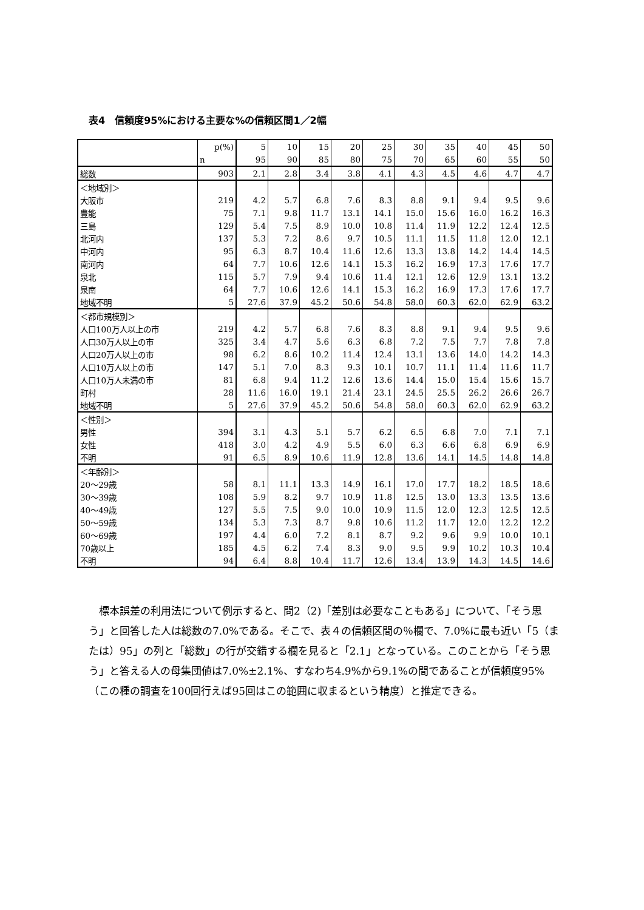表4　信頼度95%における主要な%の信頼区間1／2幅
| | p(%) | 5 | 10 | 15 | 20 | 25 | 30 | 35 | 40 | 45 | 50 |
| --- | --- | --- | --- | --- | --- | --- | --- | --- | --- | --- | --- |
| | n | 95 | 90 | 85 | 80 | 75 | 70 | 65 | 60 | 55 | 50 |
| 総数 | 903 | 2.1 | 2.8 | 3.4 | 3.8 | 4.1 | 4.3 | 4.5 | 4.6 | 4.7 | 4.7 |
| ＜地域別＞ | | | | | | | | | | | |
| 大阪市 | 219 | 4.2 | 5.7 | 6.8 | 7.6 | 8.3 | 8.8 | 9.1 | 9.4 | 9.5 | 9.6 |
| 豊能 | 75 | 7.1 | 9.8 | 11.7 | 13.1 | 14.1 | 15.0 | 15.6 | 16.0 | 16.2 | 16.3 |
| 三島 | 129 | 5.4 | 7.5 | 8.9 | 10.0 | 10.8 | 11.4 | 11.9 | 12.2 | 12.4 | 12.5 |
| 北河内 | 137 | 5.3 | 7.2 | 8.6 | 9.7 | 10.5 | 11.1 | 11.5 | 11.8 | 12.0 | 12.1 |
| 中河内 | 95 | 6.3 | 8.7 | 10.4 | 11.6 | 12.6 | 13.3 | 13.8 | 14.2 | 14.4 | 14.5 |
| 南河内 | 64 | 7.7 | 10.6 | 12.6 | 14.1 | 15.3 | 16.2 | 16.9 | 17.3 | 17.6 | 17.7 |
| 泉北 | 115 | 5.7 | 7.9 | 9.4 | 10.6 | 11.4 | 12.1 | 12.6 | 12.9 | 13.1 | 13.2 |
| 泉南 | 64 | 7.7 | 10.6 | 12.6 | 14.1 | 15.3 | 16.2 | 16.9 | 17.3 | 17.6 | 17.7 |
| 地域不明 | 5 | 27.6 | 37.9 | 45.2 | 50.6 | 54.8 | 58.0 | 60.3 | 62.0 | 62.9 | 63.2 |
| ＜都市規模別＞ | | | | | | | | | | | |
| 人口100万人以上の市 | 219 | 4.2 | 5.7 | 6.8 | 7.6 | 8.3 | 8.8 | 9.1 | 9.4 | 9.5 | 9.6 |
| 人口30万人以上の市 | 325 | 3.4 | 4.7 | 5.6 | 6.3 | 6.8 | 7.2 | 7.5 | 7.7 | 7.8 | 7.8 |
| 人口20万人以上の市 | 98 | 6.2 | 8.6 | 10.2 | 11.4 | 12.4 | 13.1 | 13.6 | 14.0 | 14.2 | 14.3 |
| 人口10万人以上の市 | 147 | 5.1 | 7.0 | 8.3 | 9.3 | 10.1 | 10.7 | 11.1 | 11.4 | 11.6 | 11.7 |
| 人口10万人未満の市 | 81 | 6.8 | 9.4 | 11.2 | 12.6 | 13.6 | 14.4 | 15.0 | 15.4 | 15.6 | 15.7 |
| 町村 | 28 | 11.6 | 16.0 | 19.1 | 21.4 | 23.1 | 24.5 | 25.5 | 26.2 | 26.6 | 26.7 |
| 地域不明 | 5 | 27.6 | 37.9 | 45.2 | 50.6 | 54.8 | 58.0 | 60.3 | 62.0 | 62.9 | 63.2 |
| ＜性別＞ | | | | | | | | | | | |
| 男性 | 394 | 3.1 | 4.3 | 5.1 | 5.7 | 6.2 | 6.5 | 6.8 | 7.0 | 7.1 | 7.1 |
| 女性 | 418 | 3.0 | 4.2 | 4.9 | 5.5 | 6.0 | 6.3 | 6.6 | 6.8 | 6.9 | 6.9 |
| 不明 | 91 | 6.5 | 8.9 | 10.6 | 11.9 | 12.8 | 13.6 | 14.1 | 14.5 | 14.8 | 14.8 |
| ＜年齢別＞ | | | | | | | | | | | |
| 20～29歳 | 58 | 8.1 | 11.1 | 13.3 | 14.9 | 16.1 | 17.0 | 17.7 | 18.2 | 18.5 | 18.6 |
| 30～39歳 | 108 | 5.9 | 8.2 | 9.7 | 10.9 | 11.8 | 12.5 | 13.0 | 13.3 | 13.5 | 13.6 |
| 40～49歳 | 127 | 5.5 | 7.5 | 9.0 | 10.0 | 10.9 | 11.5 | 12.0 | 12.3 | 12.5 | 12.5 |
| 50～59歳 | 134 | 5.3 | 7.3 | 8.7 | 9.8 | 10.6 | 11.2 | 11.7 | 12.0 | 12.2 | 12.2 |
| 60～69歳 | 197 | 4.4 | 6.0 | 7.2 | 8.1 | 8.7 | 9.2 | 9.6 | 9.9 | 10.0 | 10.1 |
| 70歳以上 | 185 | 4.5 | 6.2 | 7.4 | 8.3 | 9.0 | 9.5 | 9.9 | 10.2 | 10.3 | 10.4 |
| 不明 | 94 | 6.4 | 8.8 | 10.4 | 11.7 | 12.6 | 13.4 | 13.9 | 14.3 | 14.5 | 14.6 |
標本誤差の利用法について例示すると、問2（2)「差別は必要なこともある」について、「そう思う」と回答した人は総数の7.0%である。そこで、表４の信頼区間の％欄で、7.0%に最も近い「5（または）95」の列と「総数」の行が交錯する欄を見ると「2.1」となっている。このことから「そう思う」と答える人の母集団値は7.0%±2.1%、すなわち4.9%から9.1%の間であることが信頼度95%（この種の調査を100回行えば95回はこの範囲に収まるという精度）と推定できる。